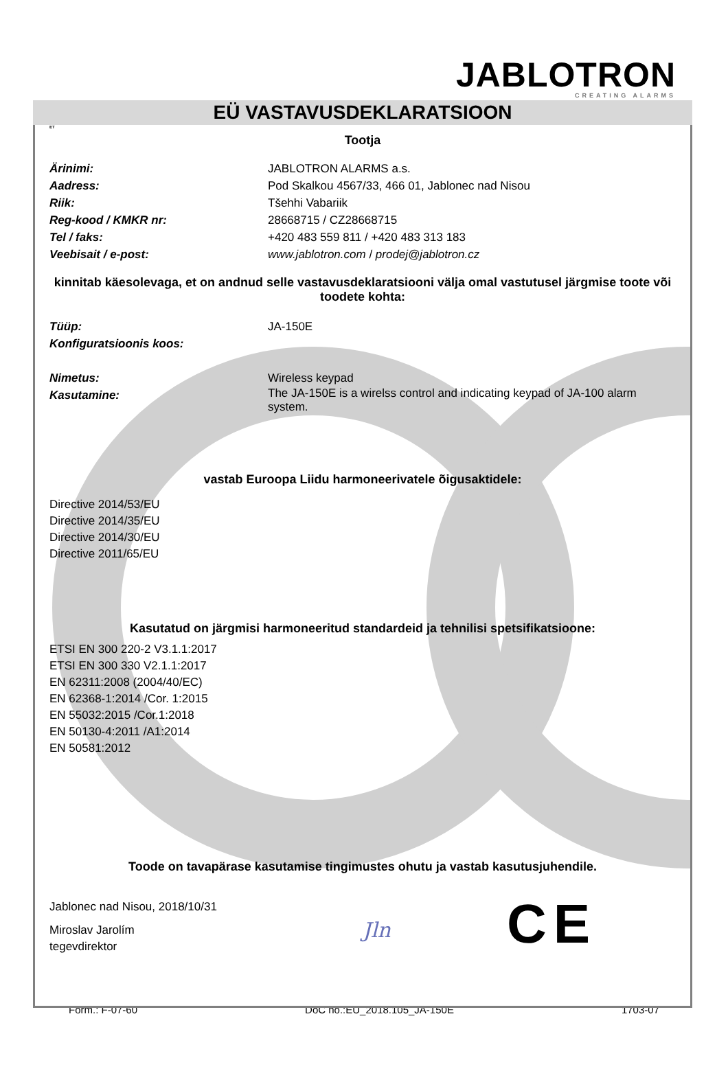JABLOTRON
CREATING ALARMS
EÜ VASTAVUSDEKLARATSIOON
ET
Tootja
Ärinimi: JABLOTRON ALARMS a.s.
Aadress: Pod Skalkou 4567/33, 466 01, Jablonec nad Nisou
Riik: Tšehhi Vabariik
Reg-kood / KMKR nr: 28668715 / CZ28668715
Tel / faks: +420 483 559 811 / +420 483 313 183
Veebisait / e-post: www.jablotron.com / prodej@jablotron.cz
kinnitab käesolevaga, et on andnud selle vastavusdeklaratsiooni välja omal vastutusel järgmise toote või toodete kohta:
Tüüp: JA-150E
Konfiguratsioonis koos:
Nimetus: Wireless keypad
Kasutamine:
The JA-150E is a wirelss control and indicating keypad of JA-100 alarm system.
vastab Euroopa Liidu harmoneerivatele õigusaktidele:
Directive 2014/53/EU
Directive 2014/35/EU
Directive 2014/30/EU
Directive 2011/65/EU
Kasutatud on järgmisi harmoneeritud standardeid ja tehnilisi spetsifikatsioone:
ETSI EN 300 220-2 V3.1.1:2017
ETSI EN 300 330 V2.1.1:2017
EN 62311:2008 (2004/40/EC)
EN 62368-1:2014 /Cor. 1:2015
EN 55032:2015 /Cor.1:2018
EN 50130-4:2011 /A1:2014
EN 50581:2012
Toode on tavapärase kasutamise tingimustes ohutu ja vastab kasutusjuhendile.
Jablonec nad Nisou, 2018/10/31
Miroslav Jarolím
tegevdirektor
Jln CE
Form.: F-07-60 DoC no.:EU_2018.105_JA-150E 1703-07